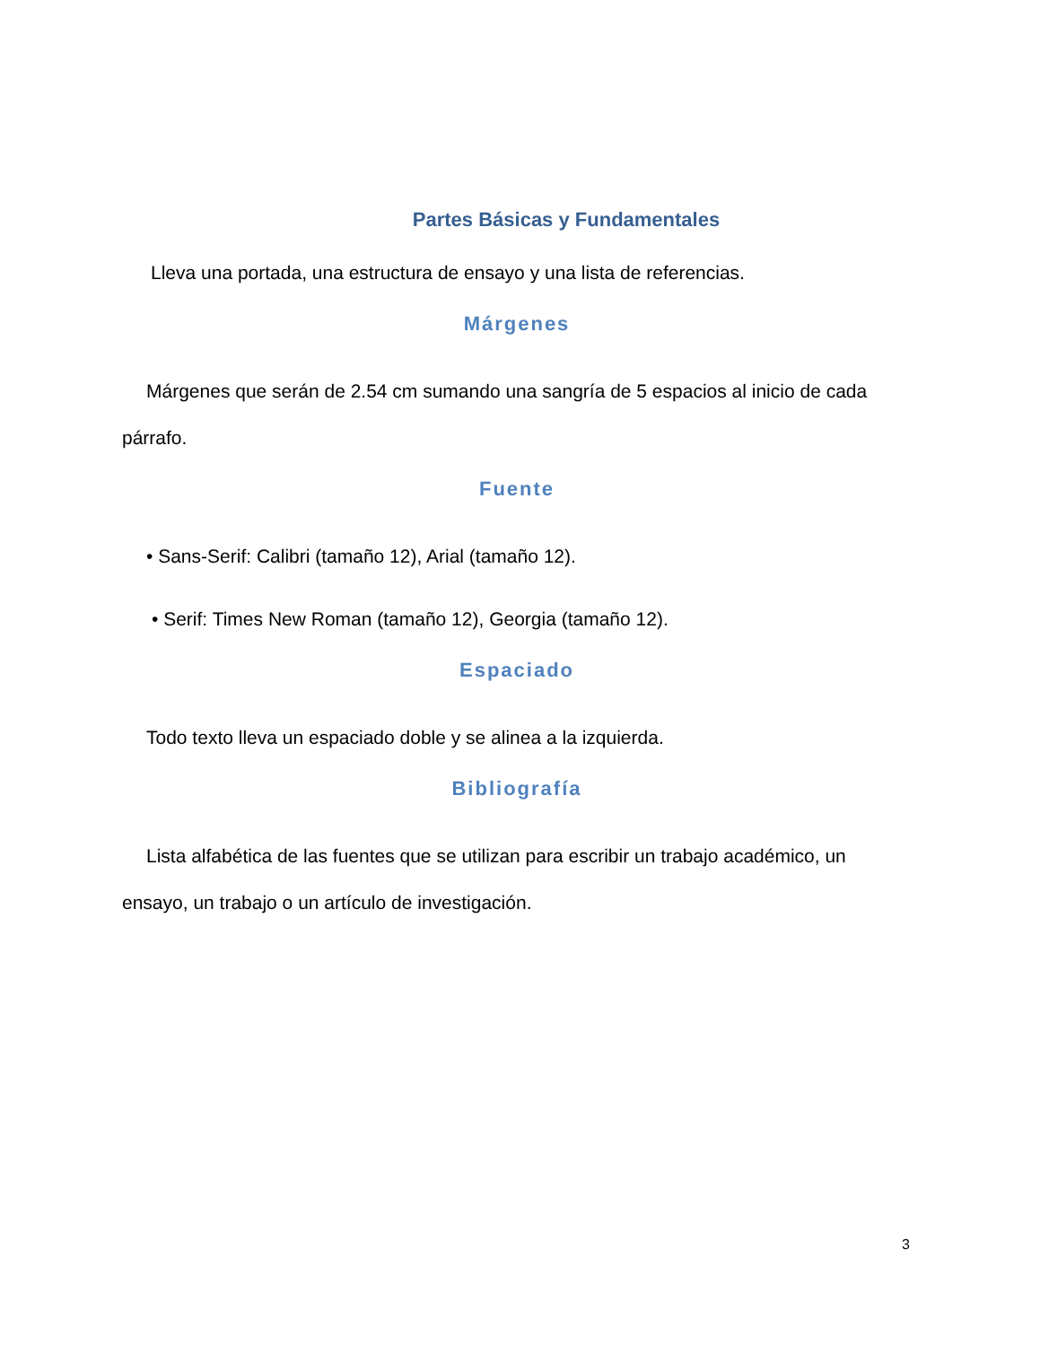Partes Básicas y Fundamentales
Lleva una portada, una estructura de ensayo y una lista de referencias.
Márgenes
Márgenes que serán de 2.54 cm sumando una sangría de 5 espacios al inicio de cada párrafo.
Fuente
• Sans-Serif: Calibri (tamaño 12), Arial (tamaño 12).
• Serif: Times New Roman (tamaño 12), Georgia (tamaño 12).
Espaciado
Todo texto lleva un espaciado doble y se alinea a la izquierda.
Bibliografía
Lista alfabética de las fuentes que se utilizan para escribir un trabajo académico, un ensayo, un trabajo o un artículo de investigación.
3